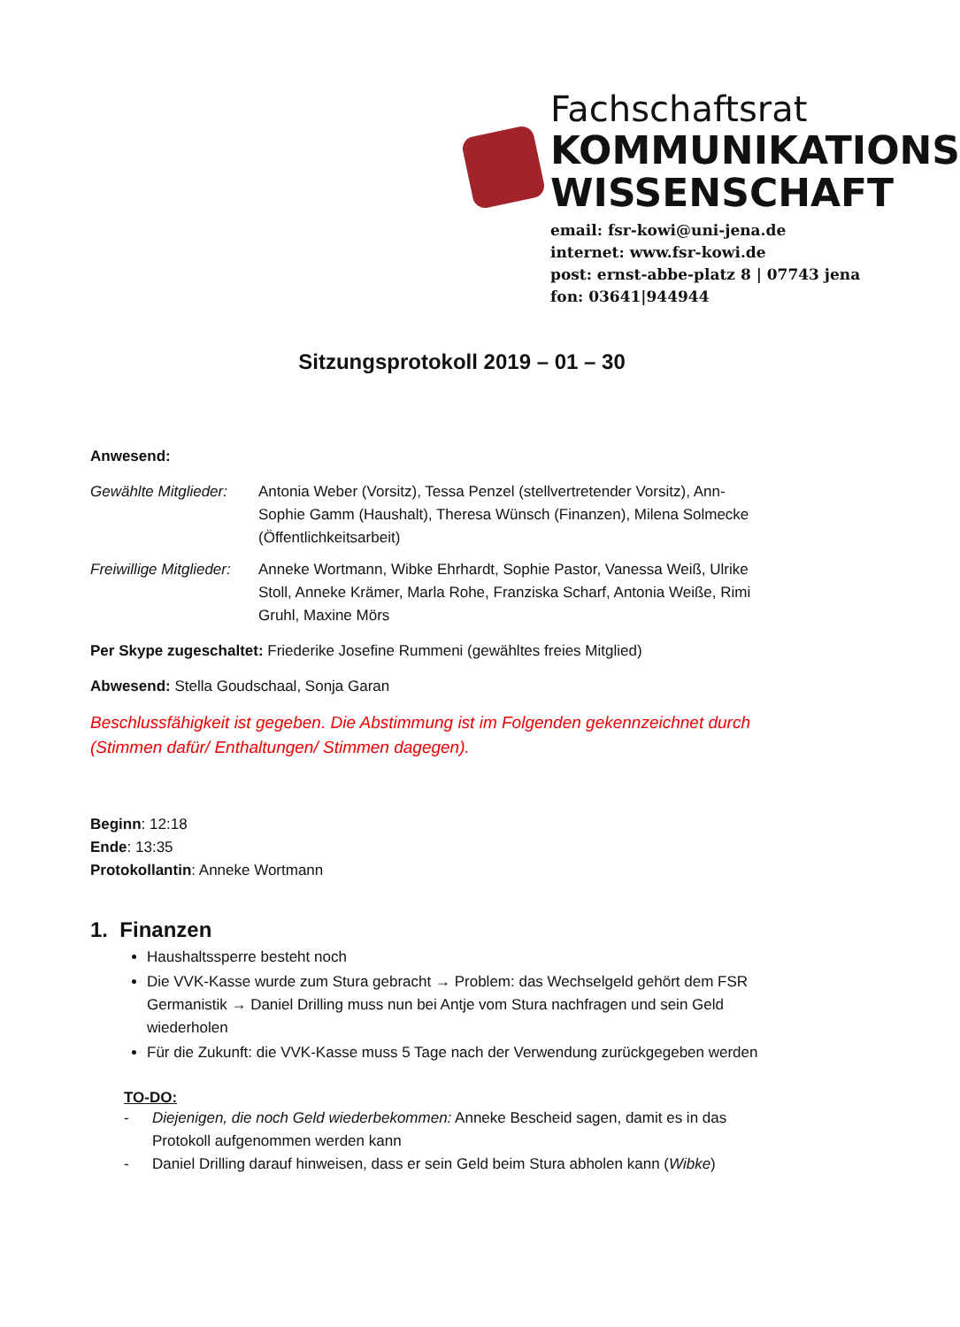Fachschaftsrat
KOMMUNIKATIONS
WISSENSCHAFT
email: fsr-kowi@uni-jena.de
internet: www.fsr-kowi.de
post: ernst-abbe-platz 8 | 07743 jena
fon: 03641|944944
Sitzungsprotokoll 2019 – 01 – 30
Anwesend:
Gewählte Mitglieder:
Antonia Weber (Vorsitz), Tessa Penzel (stellvertretender Vorsitz), Ann-Sophie Gamm (Haushalt), Theresa Wünsch (Finanzen), Milena Solmecke (Öffentlichkeitsarbeit)
Freiwillige Mitglieder:
Anneke Wortmann, Wibke Ehrhardt, Sophie Pastor, Vanessa Weiß, Ulrike Stoll, Anneke Krämer, Marla Rohe, Franziska Scharf, Antonia Weiße, Rimi Gruhl, Maxine Mörs
Per Skype zugeschaltet: Friederike Josefine Rummeni (gewähltes freies Mitglied)
Abwesend: Stella Goudschaal, Sonja Garan
Beschlussfähigkeit ist gegeben. Die Abstimmung ist im Folgenden gekennzeichnet durch (Stimmen dafür/ Enthaltungen/ Stimmen dagegen).
Beginn: 12:18
Ende: 13:35
Protokollantin: Anneke Wortmann
1. Finanzen
Haushaltssperre besteht noch
Die VVK-Kasse wurde zum Stura gebracht → Problem: das Wechselgeld gehört dem FSR Germanistik → Daniel Drilling muss nun bei Antje vom Stura nachfragen und sein Geld wiederholen
Für die Zukunft: die VVK-Kasse muss 5 Tage nach der Verwendung zurückgegeben werden
TO-DO:
- Diejenigen, die noch Geld wiederbekommen: Anneke Bescheid sagen, damit es in das Protokoll aufgenommen werden kann
- Daniel Drilling darauf hinweisen, dass er sein Geld beim Stura abholen kann (Wibke)